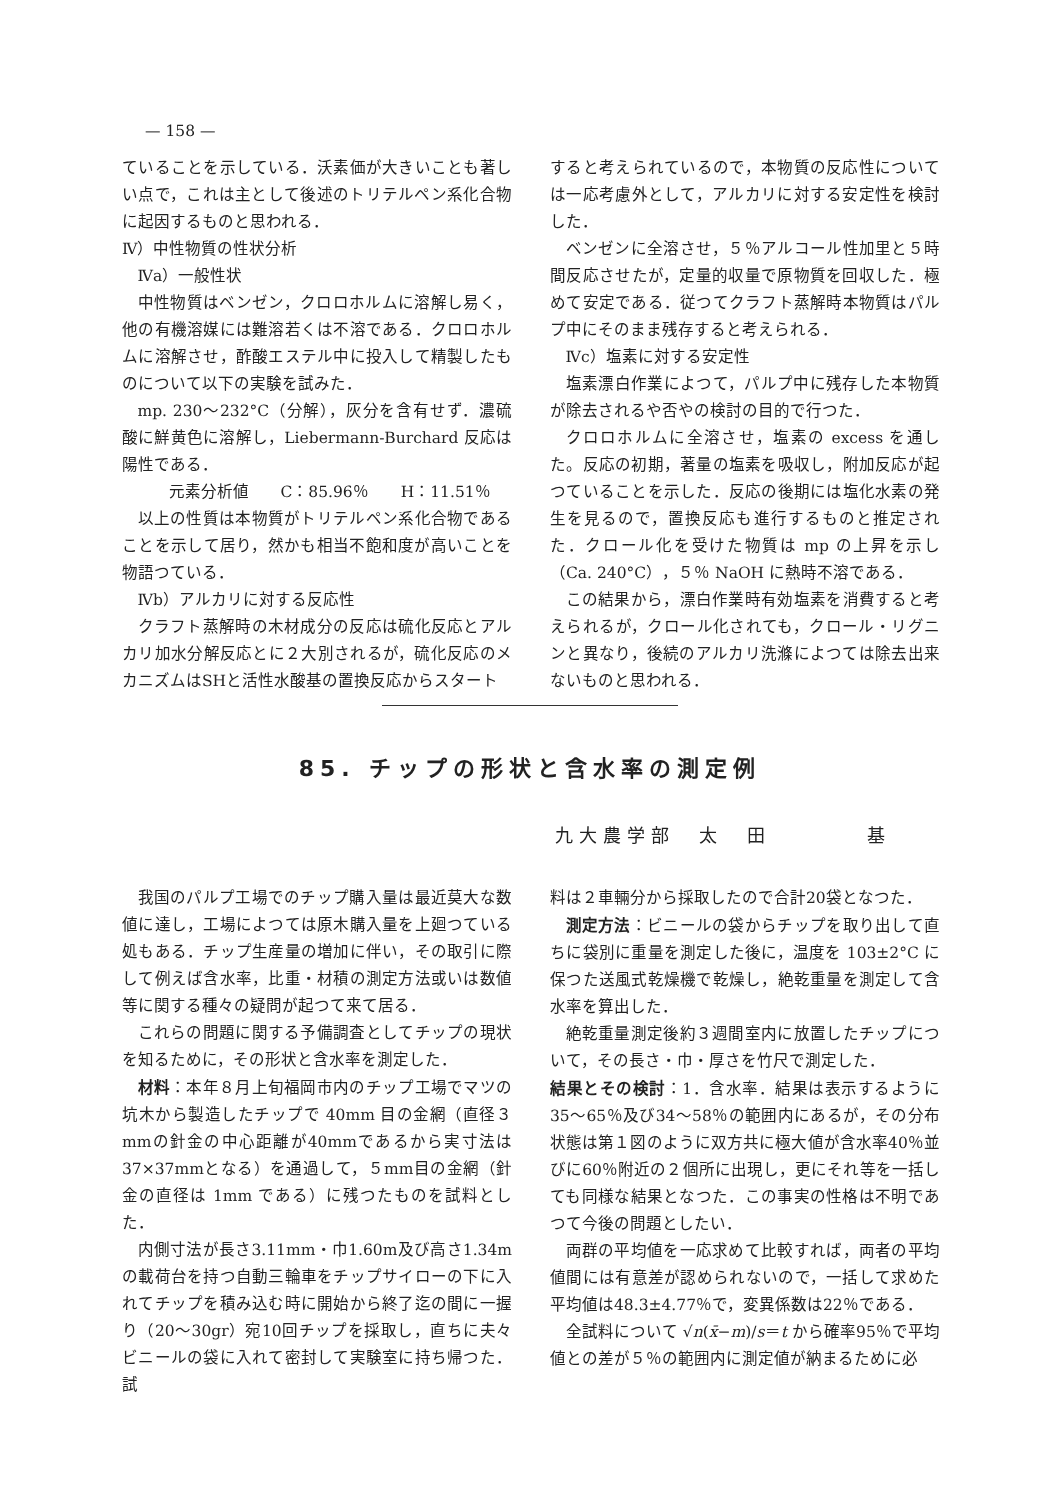— 158 —
ていることを示している．沃素価が大きいことも著しい点で，これは主として後述のトリテルペン系化合物に起因するものと思われる．
Ⅳ）中性物質の性状分析
Ⅳa）一般性状
中性物質はベンゼン，クロロホルムに溶解し易く，他の有機溶媒には難溶若くは不溶である．クロロホルムに溶解させ，酢酸エステル中に投入して精製したものについて以下の実験を試みた．
mp. 230～232°C（分解），灰分を含有せず．濃硫酸に鮮黄色に溶解し，Liebermann-Burchard 反応は陽性である．
元素分析値　　C：85.96％　　H：11.51％
以上の性質は本物質がトリテルペン系化合物であることを示して居り，然かも相当不飽和度が高いことを物語つている．
Ⅳb）アルカリに対する反応性
クラフト蒸解時の木材成分の反応は硫化反応とアルカリ加水分解反応とに２大別されるが，硫化反応のメカニズムはSHと活性水酸基の置換反応からスタート
すると考えられているので，本物質の反応性については一応考慮外として，アルカリに対する安定性を検討した．
ベンゼンに全溶させ，５％アルコール性加里と５時間反応させたが，定量的収量で原物質を回収した．極めて安定である．従つてクラフト蒸解時本物質はパルプ中にそのまま残存すると考えられる．
Ⅳc）塩素に対する安定性
塩素漂白作業によつて，パルプ中に残存した本物質が除去されるや否やの検討の目的で行つた．
クロロホルムに全溶させ，塩素の excess を通した。反応の初期，著量の塩素を吸収し，附加反応が起つていることを示した．反応の後期には塩化水素の発生を見るので，置換反応も進行するものと推定された．クロール化を受けた物質は mp の上昇を示し（Ca. 240°C），５％ NaOH に熱時不溶である．
この結果から，漂白作業時有効塩素を消費すると考えられるが，クロール化されても，クロール・リグニンと異なり，後続のアルカリ洗滌によつては除去出来ないものと思われる．
85. チップの形状と含水率の測定例
九大農学部　太　田　　　　基
我国のパルプ工場でのチップ購入量は最近莫大な数値に達し，工場によつては原木購入量を上廻つている処もある．チップ生産量の増加に伴い，その取引に際して例えば含水率，比重・材積の測定方法或いは数値等に関する種々の疑問が起つて来て居る．
これらの問題に関する予備調査としてチップの現状を知るために，その形状と含水率を測定した．
材料：本年８月上旬福岡市内のチップ工場でマツの　坑木から製造したチップで 40mm 目の金網（直径３mmの針金の中心距離が40mmであるから実寸法は37×37mmとなる）を通過して，５mm目の金網（針金の直径は 1mm である）に残つたものを試料とした．
内側寸法が長さ3.11mm・巾1.60m及び高さ1.34mの載荷台を持つ自動三輪車をチップサイローの下に入れてチップを積み込む時に開始から終了迄の間に一握り（20～30gr）宛10回チップを採取し，直ちに夫々ビニールの袋に入れて密封して実験室に持ち帰つた．試
料は２車輛分から採取したので合計20袋となつた．
測定方法：ビニールの袋からチップを取り出して直ちに袋別に重量を測定した後に，温度を 103±2°C に保つた送風式乾燥機で乾燥し，絶乾重量を測定して含水率を算出した．
絶乾重量測定後約３週間室内に放置したチップについて，その長さ・巾・厚さを竹尺で測定した．
結果とその検討：1．含水率．結果は表示するように35～65％及び34～58％の範囲内にあるが，その分布状態は第１図のように双方共に極大値が含水率40％並びに60％附近の２個所に出現し，更にそれ等を一括しても同様な結果となつた．この事実の性格は不明であつて今後の問題としたい．
両群の平均値を一応求めて比較すれば，両者の平均値間には有意差が認められないので，一括して求めた平均値は48.3±4.77％で，変異係数は22％である．
全試料について √n(x̄−m)/s＝t から確率95％で平均値との差が５％の範囲内に測定値が納まるために必